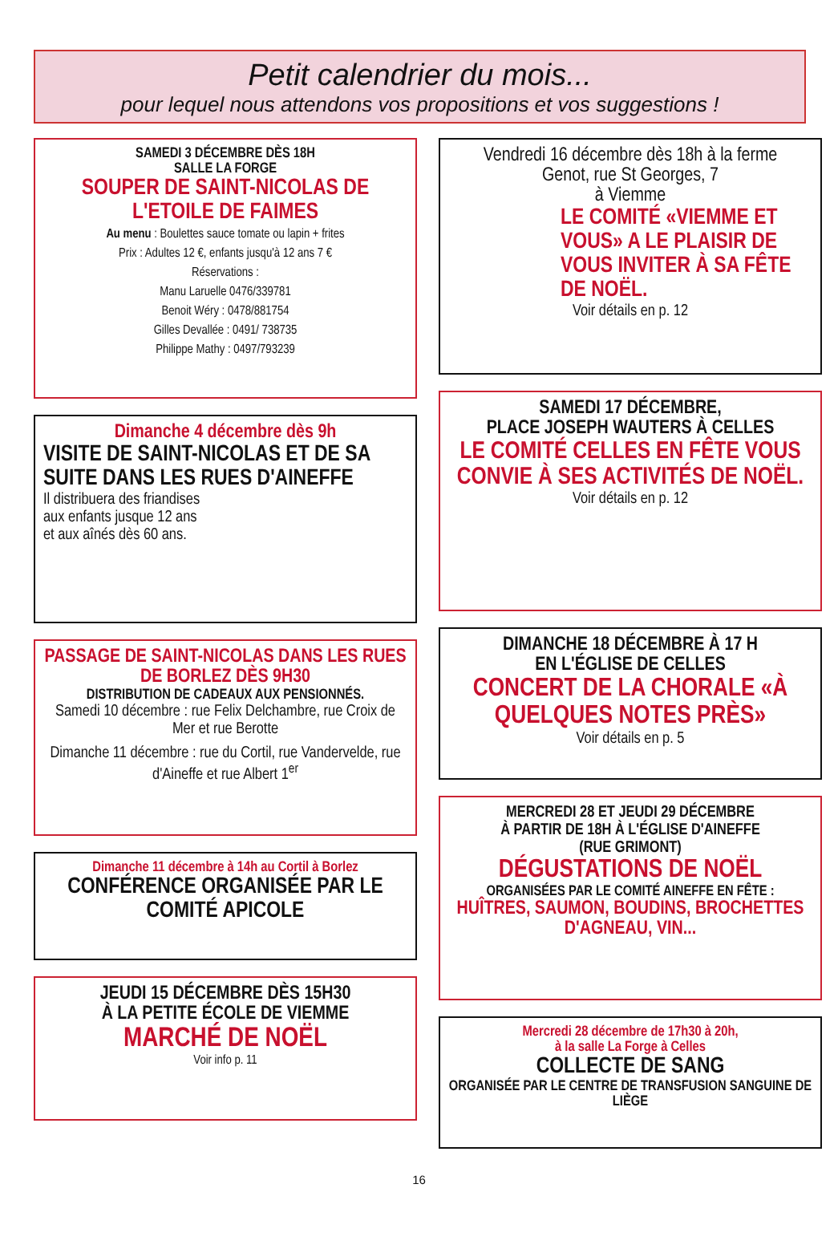Petit calendrier du mois...
pour lequel nous attendons vos propositions et vos suggestions !
SAMEDI 3 DÉCEMBRE DÈS 18H
SALLE LA FORGE
SOUPER DE SAINT-NICOLAS DE L'ETOILE DE FAIMES
Au menu : Boulettes sauce tomate ou lapin + frites
Prix : Adultes 12 €, enfants jusqu'à 12 ans 7 €
Réservations :
Manu Laruelle 0476/339781
Benoit Wéry : 0478/881754
Gilles Devallée : 0491/ 738735
Philippe Mathy : 0497/793239
Dimanche 4 décembre dès 9h
VISITE DE SAINT-NICOLAS ET DE SA SUITE DANS LES RUES D'AINEFFE
Il distribuera des friandises
aux enfants jusque 12 ans
et aux aînés dès 60 ans.
PASSAGE DE SAINT-NICOLAS DANS LES RUES DE BORLEZ DÈS 9H30
DISTRIBUTION DE CADEAUX AUX PENSIONNÉS.
Samedi 10 décembre : rue Felix Delchambre, rue Croix de Mer et rue Berotte
Dimanche 11 décembre : rue du Cortil, rue Vandervelde, rue d'Aineffe et rue Albert 1<sup>er</sup>
Dimanche 11 décembre à 14h au Cortil à Borlez
CONFÉRENCE ORGANISÉE PAR LE COMITÉ APICOLE
JEUDI 15 DÉCEMBRE DÈS 15H30
À LA PETITE ÉCOLE DE VIEMME
MARCHÉ DE NOËL
Voir info p. 11
Vendredi 16 décembre dès 18h à la ferme
Genot, rue St Georges, 7
à Viemme
LE COMITÉ «VIEMME ET VOUS» A LE PLAISIR DE VOUS INVITER À SA FÊTE DE NOËL.
Voir détails en p. 12
SAMEDI 17 DÉCEMBRE,
PLACE JOSEPH WAUTERS À CELLES
LE COMITÉ CELLES EN FÊTE VOUS CONVIE À SES ACTIVITÉS DE NOËL.
Voir détails en p. 12
DIMANCHE 18 DÉCEMBRE À 17 H
EN L'ÉGLISE DE CELLES
CONCERT DE LA CHORALE «À QUELQUES NOTES PRÈS»
Voir détails en p. 5
MERCREDI 28 ET JEUDI 29 DÉCEMBRE
À PARTIR DE 18H À L'ÉGLISE D'AINEFFE
(RUE GRIMONT)
DÉGUSTATIONS DE NOËL
ORGANISÉES PAR LE COMITÉ AINEFFE EN FÊTE :
HUÎTRES, SAUMON, BOUDINS, BROCHETTES D'AGNEAU, VIN...
Mercredi 28 décembre de 17h30 à 20h,
à la salle La Forge à Celles
COLLECTE DE SANG
ORGANISÉE PAR LE CENTRE DE TRANSFUSION SANGUINE DE LIÈGE
16